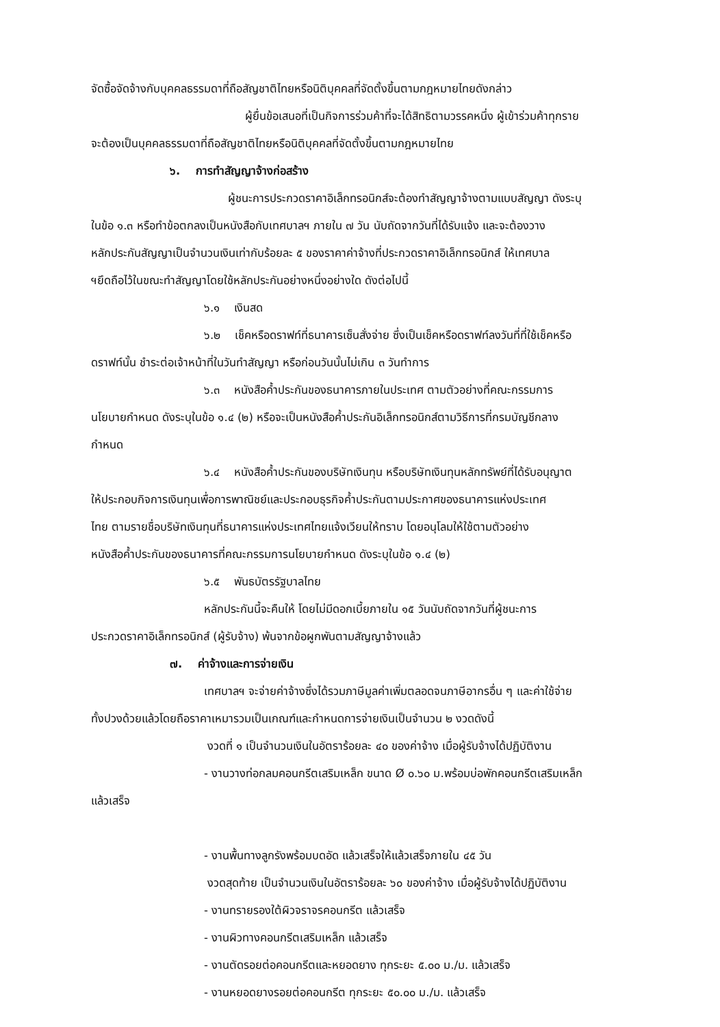จัดซื้อจัดจ้างกับบุคคลธรรมดาที่ถือสัญชาติไทยหรือนิติบุคคลที่จัดตั้งขึ้นตามกฎหมายไทยดังกล่าว
ผู้ยื่นข้อเสนอที่เป็นกิจการร่วมค้าที่จะได้สิทธิตามวรรคหนึ่ง ผู้เข้าร่วมค้าทุกราย
จะต้องเป็นบุคคลธรรมดาที่ถือสัญชาติไทยหรือนิติบุคคลที่จัดตั้งขึ้นตามกฎหมายไทย
๖. การทำสัญญาจ้างก่อสร้าง
ผู้ชนะการประกวดราคาอิเล็กทรอนิกส์จะต้องทำสัญญาจ้างตามแบบสัญญา ดังระบุ
ในข้อ ๑.๓ หรือทำข้อตกลงเป็นหนังสือกับเทศบาลฯ ภายใน ๗ วัน นับถัดจากวันที่ได้รับแจ้ง และจะต้องวาง
หลักประกันสัญญาเป็นจำนวนเงินเท่ากับร้อยละ ๕ ของราคาค่าจ้างที่ประกวดราคาอิเล็กทรอนิกส์ ให้เทศบาล
ฯยึดถือไว้ในขณะทำสัญญาโดยใช้หลักประกันอย่างหนึ่งอย่างใด ดังต่อไปนี้
๖.๑ เงินสด
๖.๒ เช็คหรือดราฟท์ที่ธนาคารเซ็นสั่งจ่าย ซึ่งเป็นเช็คหรือดราฟท์ลงวันที่ที่ใช้เช็คหรือ
ดราฟท์นั้น ชำระต่อเจ้าหน้าที่ในวันทำสัญญา หรือก่อนวันนั้นไม่เกิน ๓ วันทำการ
๖.๓ หนังสือค้ำประกันของธนาคารภายในประเทศ ตามตัวอย่างที่คณะกรรมการ
นโยบายกำหนด ดังระบุในข้อ ๑.๔ (๒) หรือจะเป็นหนังสือค้ำประกันอิเล็กทรอนิกส์ตามวิธีการที่กรมบัญชีกลาง
กำหนด
๖.๔ หนังสือค้ำประกันของบริษัทเงินทุน หรือบริษัทเงินทุนหลักทรัพย์ที่ได้รับอนุญาต
ให้ประกอบกิจการเงินทุนเพื่อการพาณิชย์และประกอบธุรกิจค้ำประกันตามประกาศของธนาคารแห่งประเทศ
ไทย ตามรายชื่อบริษัทเงินทุนที่ธนาคารแห่งประเทศไทยแจ้งเวียนให้ทราบ โดยอนุโลมให้ใช้ตามตัวอย่าง
หนังสือค้ำประกันของธนาคารที่คณะกรรมการนโยบายกำหนด ดังระบุในข้อ ๑.๔ (๒)
๖.๕ พันธบัตรรัฐบาลไทย
หลักประกันนี้จะคืนให้ โดยไม่มีดอกเบี้ยภายใน ๑๕ วันนับถัดจากวันที่ผู้ชนะการ
ประกวดราคาอิเล็กทรอนิกส์ (ผู้รับจ้าง) พ้นจากข้อผูกพันตามสัญญาจ้างแล้ว
๗. ค่าจ้างและการจ่ายเงิน
เทศบาลฯ จะจ่ายค่าจ้างซึ่งได้รวมภาษีมูลค่าเพิ่มตลอดจนภาษีอากรอื่น ๆ และค่าใช้จ่าย
ทั้งปวงด้วยแล้วโดยถือราคาเหมารวมเป็นเกณฑ์และกำหนดการจ่ายเงินเป็นจำนวน ๒ งวดดังนี้
งวดที่ ๑ เป็นจำนวนเงินในอัตราร้อยละ ๔๐ ของค่าจ้าง เมื่อผู้รับจ้างได้ปฏิบัติงาน
- งานวางท่อกลมคอนกรีตเสริมเหล็ก ขนาด Ø ๐.๖๐ ม.พร้อมบ่อพักคอนกรีตเสริมเหล็ก
แล้วเสร็จ
- งานพื้นทางลูกรังพร้อมบดอัด แล้วเสร็จให้แล้วเสร็จภายใน ๔๕ วัน
งวดสุดท้าย เป็นจำนวนเงินในอัตราร้อยละ ๖๐ ของค่าจ้าง เมื่อผู้รับจ้างได้ปฏิบัติงาน
- งานทรายรองใต้ผิวจราจรคอนกรีต แล้วเสร็จ
- งานผิวทางคอนกรีตเสริมเหล็ก แล้วเสร็จ
- งานตัดรอยต่อคอนกรีตและหยอดยาง ทุกระยะ ๕.๐๐ ม./ม. แล้วเสร็จ
- งานหยอดยางรอยต่อคอนกรีต ทุกระยะ ๕๐.๐๐ ม./ม. แล้วเสร็จ